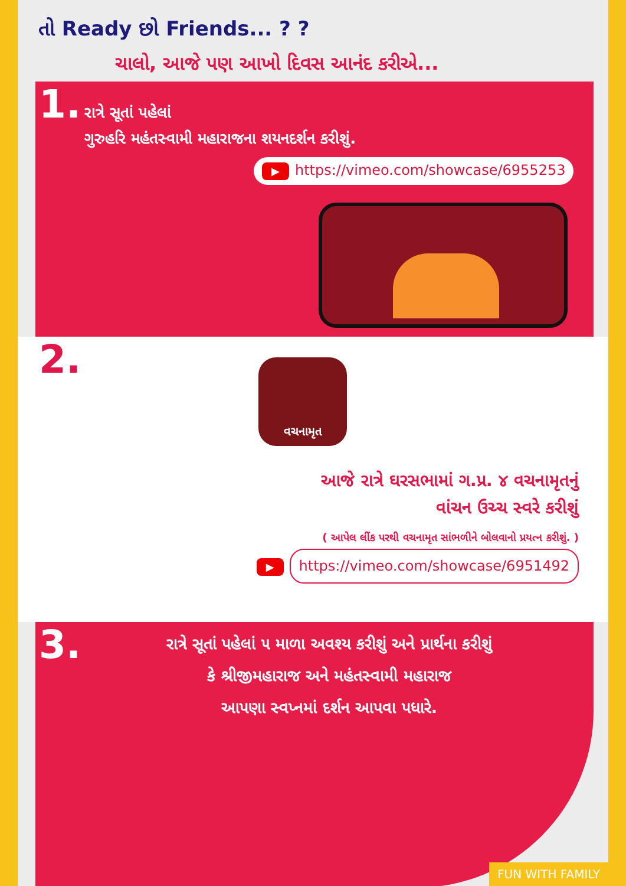તો Ready છો Friends... ? ?
ચાલો, આજે પણ આખો દિવસ આનંદ કરીએ...
1. રાત્રે સૂતાં પહેલાં
ગુરુહરિ મહંતસ્વામી મહારાજના શયનદર્શન કરીશું.
▶ https://vimeo.com/showcase/6955253
2.
વચનામૃત
આજે રાત્રે ઘરસભામાં ગ.પ્ર. ૪ વચનામૃતનું
વાંચન ઉચ્ચ સ્વરે કરીશું
( આપેલ લીંક પરથી વચનામૃત સાંભળીને બોલવાનો પ્રયત્ન કરીશું. )
▶ https://vimeo.com/showcase/6951492
3. રાત્રે સૂતાં પહેલાં ૫ માળા અવશ્ય કરીશું અને પ્રાર્થના કરીશું
કે શ્રીજીમહારાજ અને મહંતસ્વામી મહારાજ
આપણા સ્વપ્નમાં દર્શન આપવા પધારે.
FUN WITH FAMILY